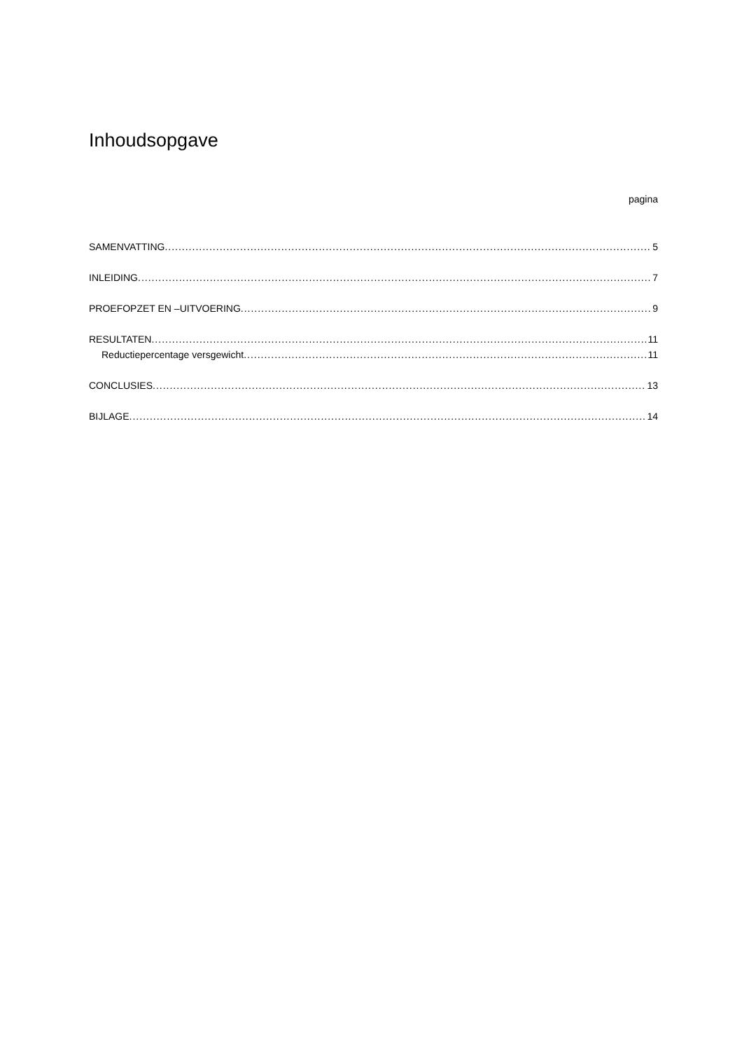Inhoudsopgave
pagina
SAMENVATTING 5
INLEIDING 7
PROEFOPZET EN –UITVOERING 9
RESULTATEN 11
Reductiepercentage versgewicht 11
CONCLUSIES 13
BIJLAGE 14